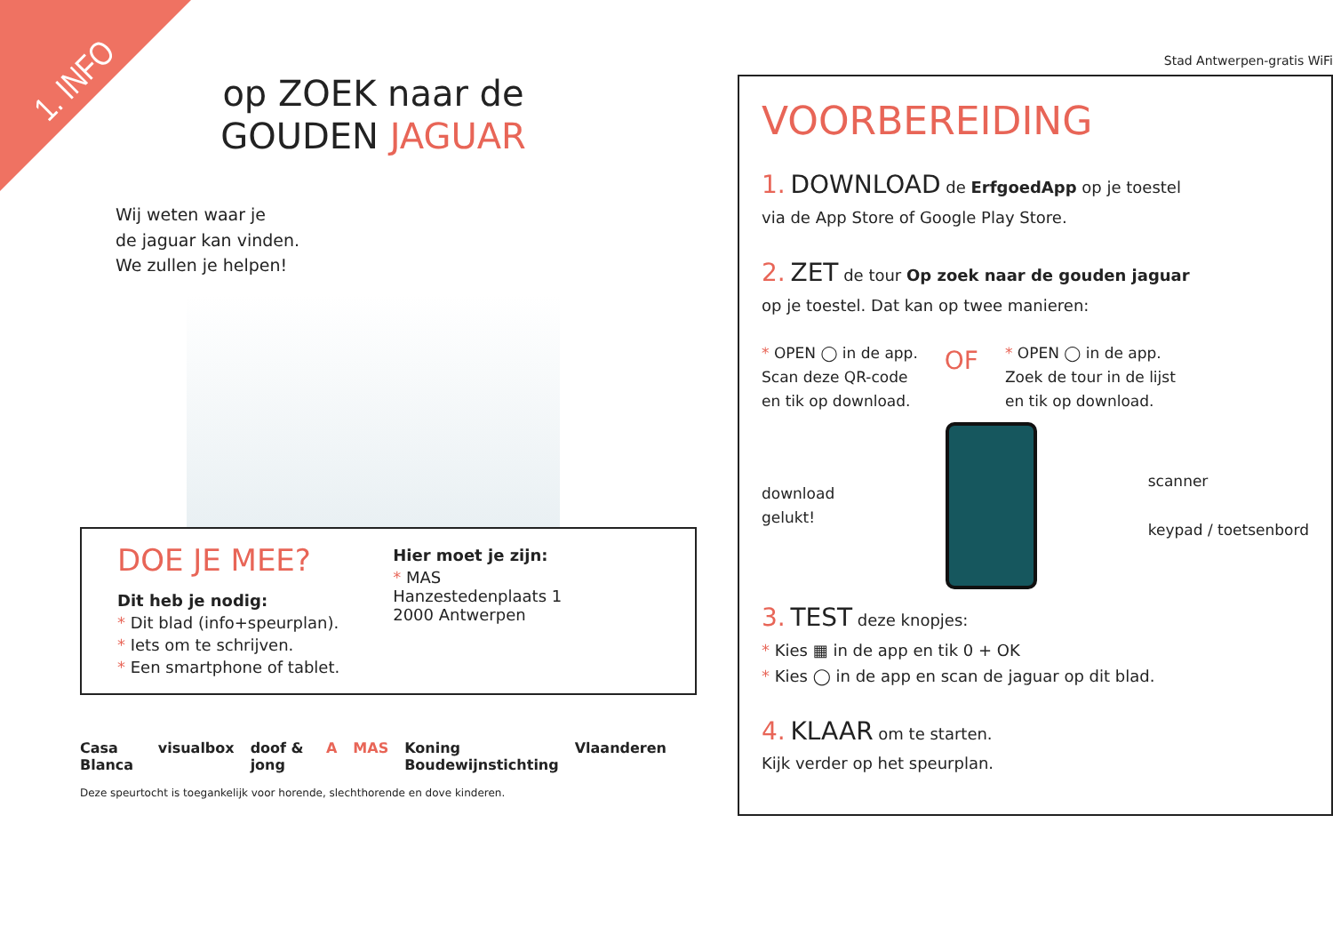1. INFO
op ZOEK naar de
GOUDEN JAGUAR
Wij weten waar je
de jaguar kan vinden.
We zullen je helpen!
DOE JE MEE?
Dit heb je nodig:
* Dit blad (info+speurplan).
* Iets om te schrijven.
* Een smartphone of tablet.
Hier moet je zijn:
* MAS
Hanzestedenplaats 1
2000 Antwerpen
Casa Blanca visualbox doof & jong A MAS Koning Boudewijnstichting Vlaanderen
Deze speurtocht is toegankelijk voor horende, slechthorende en dove kinderen.
Stad Antwerpen-gratis WiFi
VOORBEREIDING
1. DOWNLOAD de ErfgoedApp op je toestel
via de App Store of Google Play Store.
2. ZET de tour Op zoek naar de gouden jaguar
op je toestel. Dat kan op twee manieren:
* OPEN ◯ in de app.
Scan deze QR-code
en tik op download.
OF
* OPEN ◯ in de app.
Zoek de tour in de lijst
en tik op download.
download
gelukt!
scanner
keypad / toetsenbord
3. TEST deze knopjes:
* Kies ▦ in de app en tik 0 + OK
* Kies ◯ in de app en scan de jaguar op dit blad.
4. KLAAR om te starten.
Kijk verder op het speurplan.